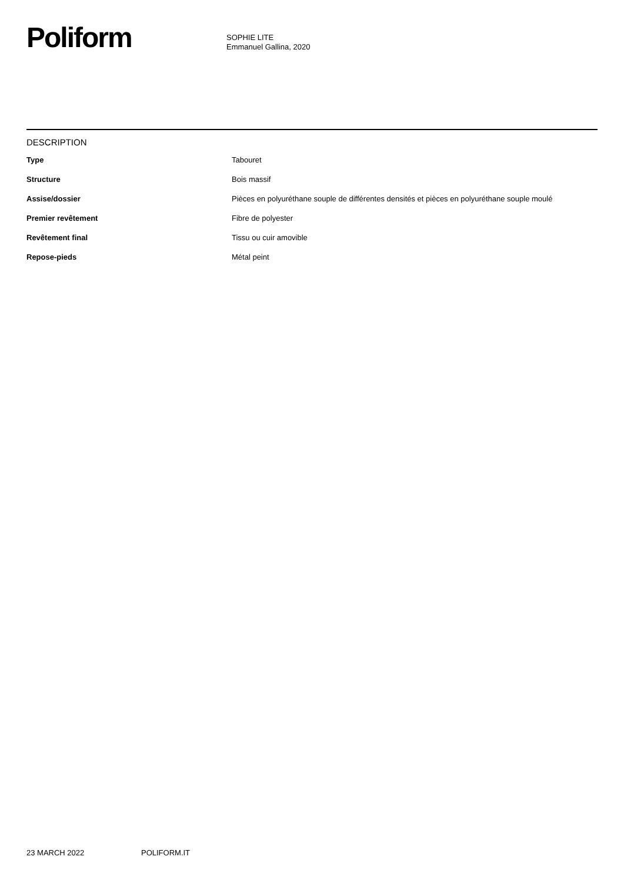Poliform
SOPHIE LITE
Emmanuel Gallina, 2020
DESCRIPTION
| Type | Tabouret |
| Structure | Bois massif |
| Assise/dossier | Pièces en polyuréthane souple de différentes densités et pièces en polyuréthane souple moulé |
| Premier revêtement | Fibre de polyester |
| Revêtement final | Tissu ou cuir amovible |
| Repose-pieds | Métal peint |
23 MARCH 2022 POLIFORM.IT